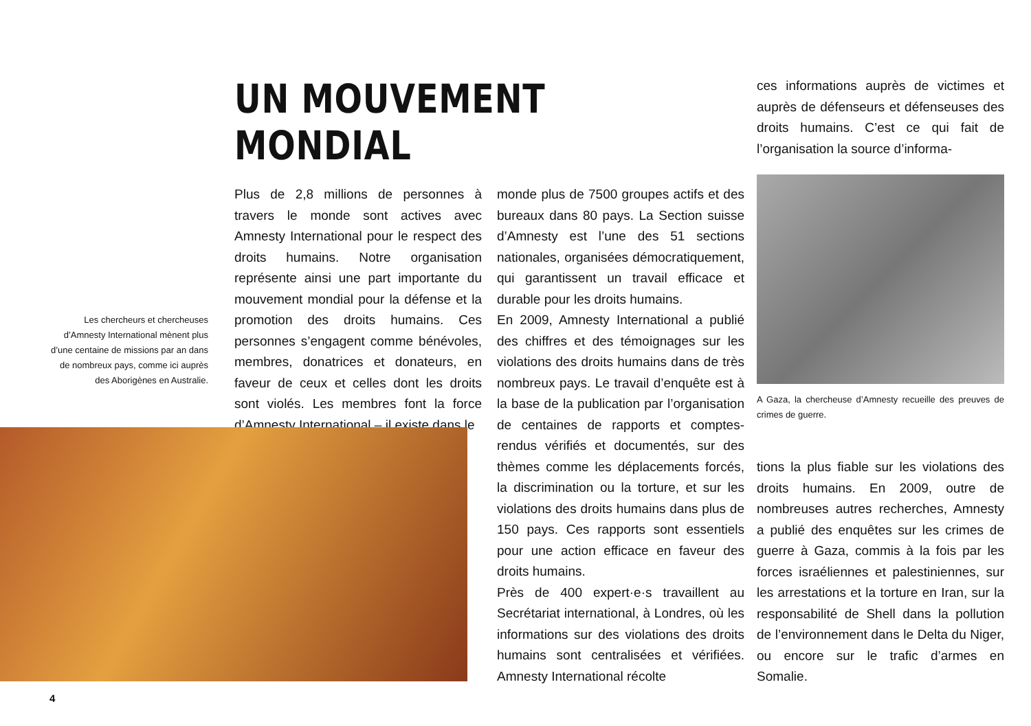Les chercheurs et chercheuses d’Amnesty International mènent plus d’une centaine de missions par an dans de nombreux pays, comme ici auprès des Aborigènes en Australie.
UN MOUVEMENT MONDIAL
Plus de 2,8 millions de personnes à travers le monde sont actives avec Amnesty International pour le respect des droits humains. Notre organisation représente ainsi une part importante du mouvement mondial pour la défense et la promotion des droits humains. Ces personnes s’engagent comme bénévoles, membres, donatrices et donateurs, en faveur de ceux et celles dont les droits sont violés. Les membres font la force d’Amnesty International – il existe dans le
monde plus de 7500 groupes actifs et des bureaux dans 80 pays. La Section suisse d’Amnesty est l’une des 51 sections nationales, organisées démocratiquement, qui garantissent un travail efficace et durable pour les droits humains.
En 2009, Amnesty International a publié des chiffres et des témoignages sur les violations des droits humains dans de très nombreux pays. Le travail d’enquête est à la base de la publication par l’organisation de centaines de rapports et comptes-rendus vérifiés et documentés, sur des thèmes comme les déplacements forcés, la discrimination ou la torture, et sur les violations des droits humains dans plus de 150 pays. Ces rapports sont essentiels pour une action efficace en faveur des droits humains.
Près de 400 expert·e·s travaillent au Secrétariat international, à Londres, où les informations sur des violations des droits humains sont centralisées et vérifiées. Amnesty International récolte
ces informations auprès de victimes et auprès de défenseurs et défenseuses des droits humains. C’est ce qui fait de l’organisation la source d’informa-
A Gaza, la chercheuse d’Amnesty recueille des preuves de crimes de guerre.
tions la plus fiable sur les violations des droits humains. En 2009, outre de nombreuses autres recherches, Amnesty a publié des enquêtes sur les crimes de guerre à Gaza, commis à la fois par les forces israéliennes et palestiniennes, sur les arrestations et la torture en Iran, sur la responsabilité de Shell dans la pollution de l’environnement dans le Delta du Niger, ou encore sur le trafic d’armes en Somalie.
4